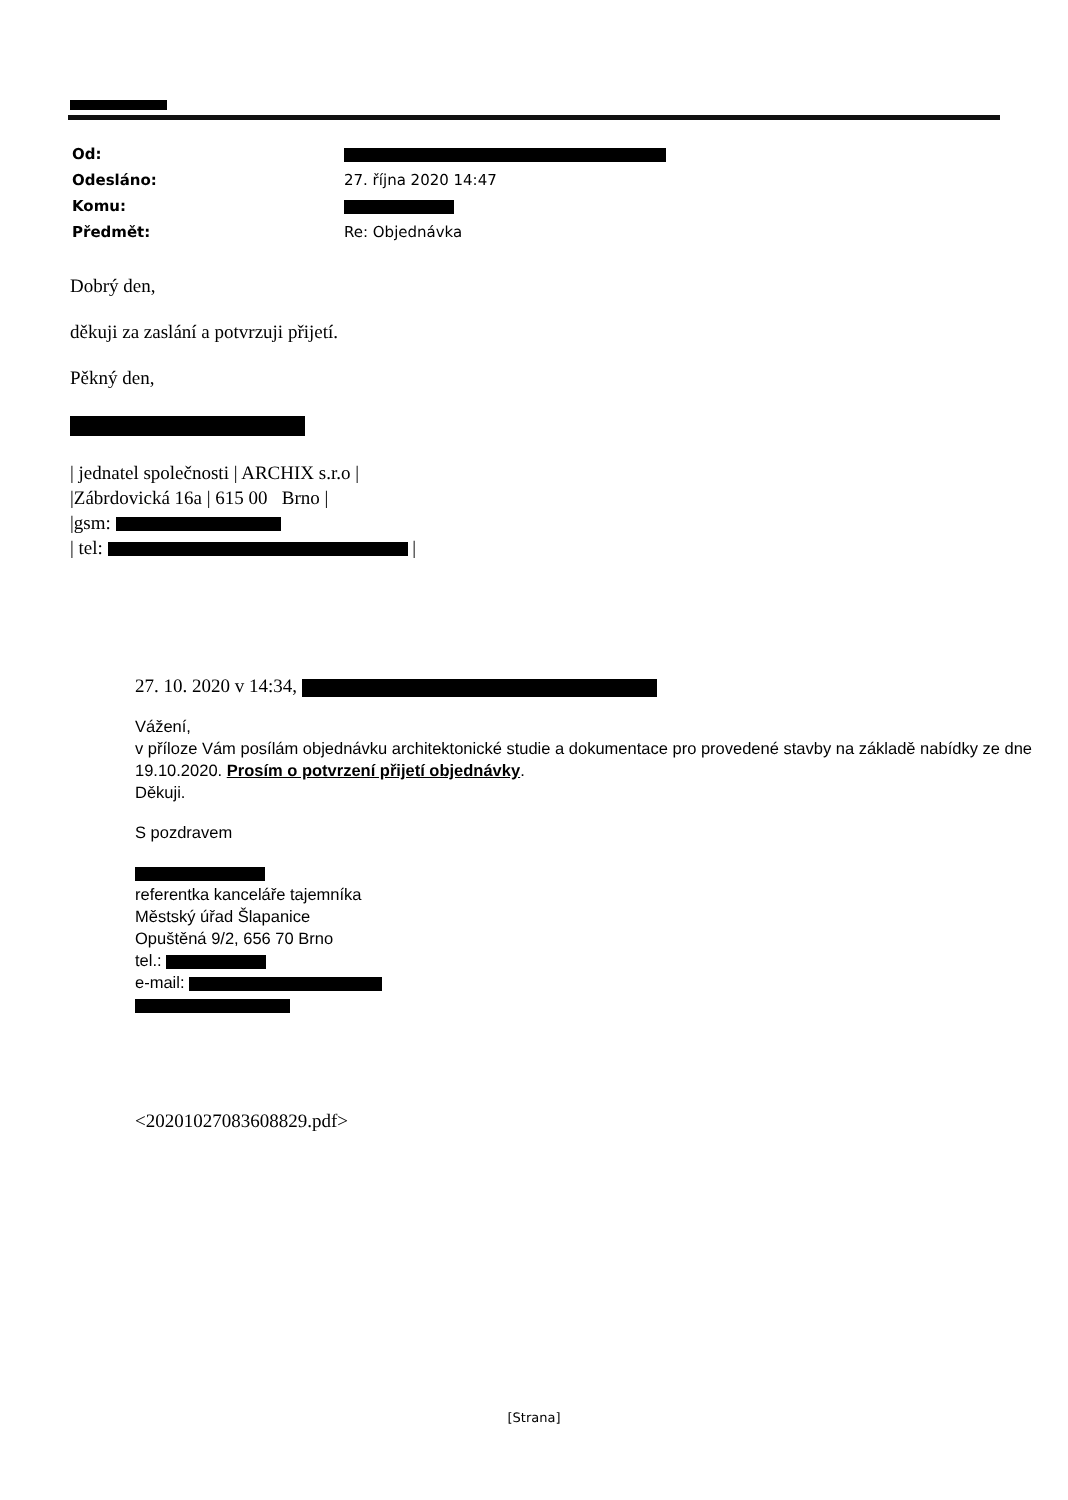| Od: | |
| Odesláno: | 27. října 2020 14:47 |
| Komu: | |
| Předmět: | Re: Objednávka |
Dobrý den,
děkuji za zaslání a potvrzuji přijetí.
Pěkný den,
| jednatel společnosti | ARCHIX s.r.o |
|Zábrdovická 16a | 615 00 Brno |
|gsm:
| tel: |
27. 10. 2020 v 14:34,
Vážení,
v příloze Vám posílám objednávku architektonické studie a dokumentace pro provedené stavby na základě nabídky ze dne 19.10.2020. Prosím o potvrzení přijetí objednávky.
Děkuji.
S pozdravem
referentka kanceláře tajemníka
Městský úřad Šlapanice
Opuštěná 9/2, 656 70 Brno
tel.:
e-mail:
<20201027083608829.pdf>
[Strana]